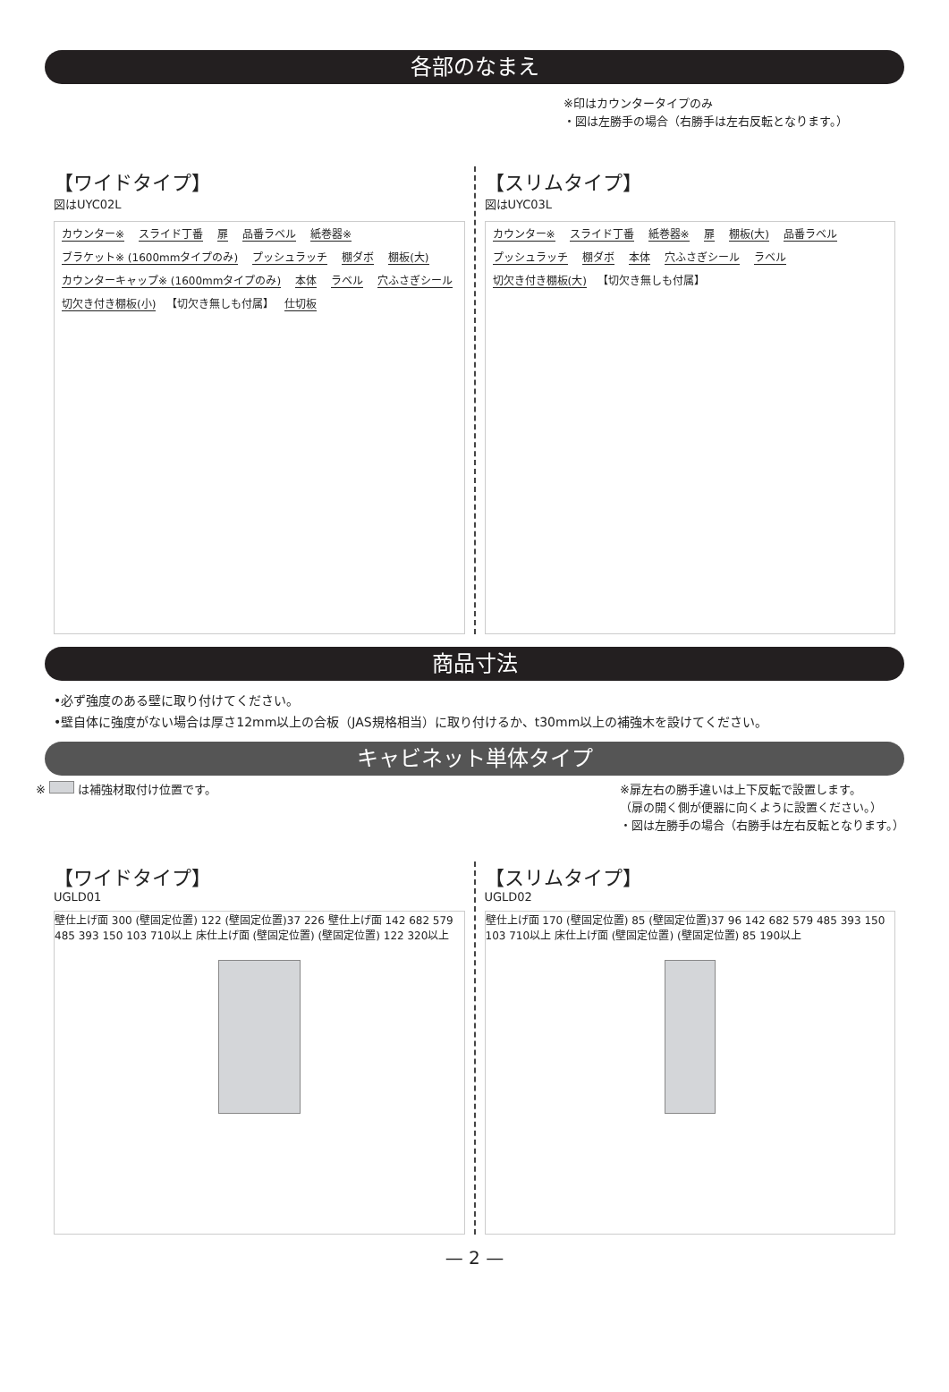各部のなまえ
※印はカウンタータイプのみ
・図は左勝手の場合（右勝手は左右反転となります。）
【ワイドタイプ】
図はUYC02L
カウンター※ スライド丁番 扉 品番ラベル 紙巻器※ ブラケット※ (1600mmタイプのみ) プッシュラッチ 棚ダボ 棚板(大) カウンターキャップ※ (1600mmタイプのみ) 本体 ラベル 穴ふさぎシール 切欠き付き棚板(小) 【切欠き無しも付属】 仕切板
【スリムタイプ】
図はUYC03L
カウンター※ スライド丁番 紙巻器※ 扉 棚板(大) 品番ラベル プッシュラッチ 棚ダボ 本体 穴ふさぎシール ラベル 切欠き付き棚板(大) 【切欠き無しも付属】
商品寸法
•必ず強度のある壁に取り付けてください。
•壁自体に強度がない場合は厚さ12mm以上の合板（JAS規格相当）に取り付けるか、t30mm以上の補強木を設けてください。
キャビネット単体タイプ
※ は補強材取付け位置です。 ※扉左右の勝手違いは上下反転で設置します。
（扉の開く側が便器に向くように設置ください。）
・図は左勝手の場合（右勝手は左右反転となります。）
【ワイドタイプ】
UGLD01
壁仕上げ面 300 (壁固定位置) 122 (壁固定位置)37 226 壁仕上げ面 142 682 579 485 393 150 103 710以上 床仕上げ面 (壁固定位置) (壁固定位置) 122 320以上
【スリムタイプ】
UGLD02
壁仕上げ面 170 (壁固定位置) 85 (壁固定位置)37 96 142 682 579 485 393 150 103 710以上 床仕上げ面 (壁固定位置) (壁固定位置) 85 190以上
— 2 —